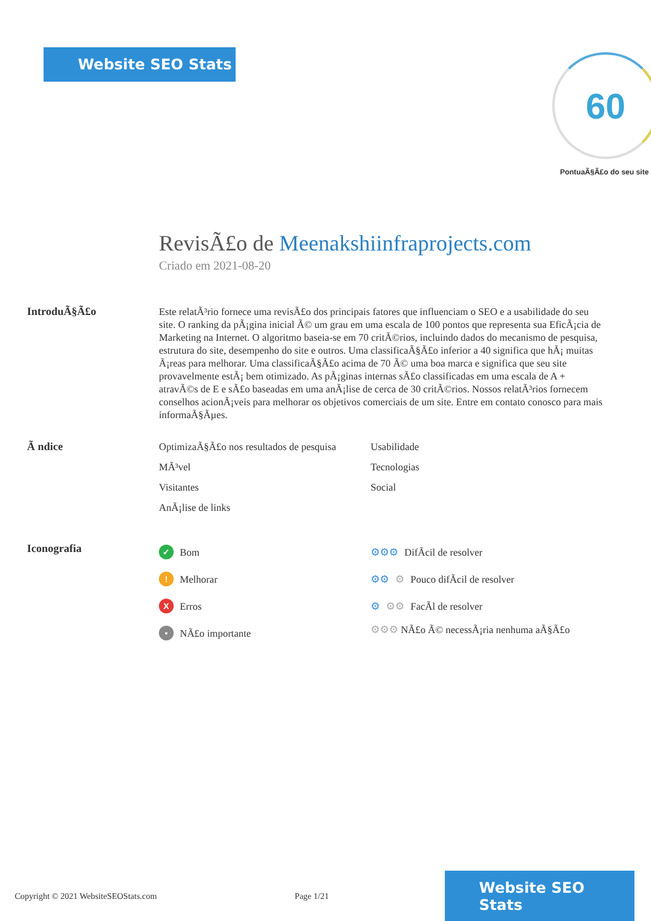Website SEO Stats
60
PontuaÃ§Ã£o do seu site
RevisÃ£o de Meenakshiinfraprojects.com
Criado em 2021-08-20
IntroduÃ§Ã£o
Este relatÃ³rio fornece uma revisÃ£o dos principais fatores que influenciam o SEO e a usabilidade do seu site. O ranking da pÃ¡gina inicial Ã© um grau em uma escala de 100 pontos que representa sua EficÃ¡cia de Marketing na Internet. O algoritmo baseia-se em 70 critÃ©rios, incluindo dados do mecanismo de pesquisa, estrutura do site, desempenho do site e outros. Uma classificaÃ§Ã£o inferior a 40 significa que hÃ¡ muitas Ã¡reas para melhorar. Uma classificaÃ§Ã£o acima de 70 Ã© uma boa marca e significa que seu site provavelmente estÃ¡ bem otimizado. As pÃ¡ginas internas sÃ£o classificadas em uma escala de A + atravÃ©s de E e sÃ£o baseadas em uma anÃ¡lise de cerca de 30 critÃ©rios. Nossos relatÃ³rios fornecem conselhos acionÃ¡veis para melhorar os objetivos comerciais de um site. Entre em contato conosco para mais informaÃ§Ãµes.
Ã ndice
OptimizaÃ§Ã£o nos resultados de pesquisa
Usabilidade
MÃ³vel
Tecnologias
Visitantes
Social
AnÃ¡lise de links
Iconografia
✓ Bom
⚙⚙⚙ DifÃcil de resolver
! Melhorar
⚙⚙ ⚙ Pouco difÃcil de resolver
X Erros
⚙ ⚙⚙ FacÃl de resolver
• NÃ£o importante
⚙⚙⚙ NÃ£o Ã© necessÃ¡ria nenhuma aÃ§Ã£o
Copyright © 2021 WebsiteSEOStats.com Page 1/21
Website SEO Stats